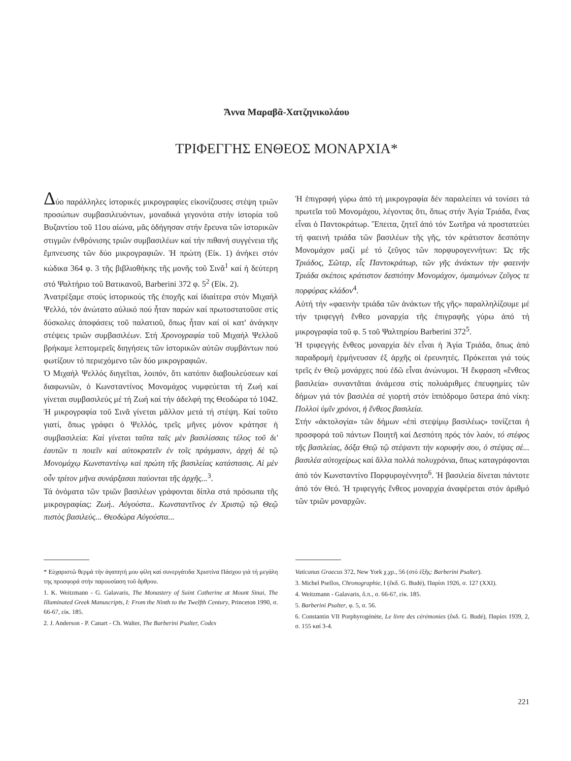Ἄννα Μαραβᾶ-Χατζηνικολάου
ΤΡΙΦΕΓΓΗΣ ΕΝΘΕΟΣ ΜΟΝΑΡΧΙΑ*
Δύο παράλληλες ἱστορικές μικρογραφίες εἰκονίζουσες στέψη τριῶν προσώπων συμβασιλευόντων, μοναδικά γεγονότα στήν ἱστορία τοῦ Βυζαντίου τοῦ 11ου αἰώνα, μᾶς ὁδήγησαν στήν ἔρευνα τῶν ἱστορικῶν στιγμῶν ἐνθρόνισης τριῶν συμβασιλέων καί τήν πιθανή συγγένεια τῆς ἔμπνευσης τῶν δύο μικρογραφιῶν. Ἡ πρώτη (Εἰκ. 1) ἀνήκει στόν κώδικα 364 φ. 3 τῆς βιβλιοθήκης τῆς μονῆς τοῦ Σινᾶ<sup>1</sup> καί ἡ δεύτερη στό Ψαλτήριο τοῦ Βατικανοῦ, Barberini 372 φ. 5<sup>2</sup> (Εἰκ. 2).
Ἀνατρέξαμε στούς ἱστορικούς τῆς ἐποχῆς καί ἰδιαίτερα στόν Μιχαήλ Ψελλό, τόν ἀνώτατο αὐλικό πού ἦταν παρών καί πρωτοστατοῦσε στίς δύσκολες ἀποφάσεις τοῦ παλατιοῦ, ὅπως ἦταν καί οἱ κατ' ἀνάγκην στέψεις τριῶν συμβασιλέων. Στή Χρονογραφία τοῦ Μιχαήλ Ψελλοῦ βρήκαμε λεπτομερεῖς διηγήσεις τῶν ἱστορικῶν αὐτῶν συμβάντων πού φωτίζουν τό περιεχόμενο τῶν δύο μικρογραφιῶν.
Ὁ Μιχαήλ Ψελλός διηγεῖται, λοιπόν, ὅτι κατόπιν διαβουλεύσεων καί διαφωνιῶν, ὁ Κωνσταντίνος Μονομάχος νυμφεύεται τή Ζωή καί γίνεται συμβασιλεύς μέ τή Ζωή καί τήν ἀδελφή της Θεοδώρα τό 1042. Ἡ μικρογραφία τοῦ Σινᾶ γίνεται μᾶλλον μετά τή στέψη. Καί τοῦτο γιατί, ὅπως γράφει ὁ Ψελλός, τρεῖς μῆνες μόνον κράτησε ἡ συμβασιλεία: Καὶ γίνεται ταῦτα ταῖς μὲν βασιλίσσαις τέλος τοῦ δι' ἑαυτῶν τι ποιεῖν καὶ αὐτοκρατεῖν ἐν τοῖς πράγμασιν, ἀρχὴ δὲ τῷ Μονομάχῳ Κωνσταντίνῳ καὶ πρώτη τῆς βασιλείας κατάστασις. Αἱ μὲν οὖν τρίτον μῆνα συνάρξασαι παύονται τῆς ἀρχῆς...<sup>3</sup>.
Τά ὀνόματα τῶν τριῶν βασιλέων γράφονται δίπλα στά πρόσωπα τῆς μικρογραφίας: Ζωή.. Αὐγούστα.. Κωνσταντῖνος ἐν Χριστῷ τῷ Θεῷ πιστὸς βασιλεύς... Θεοδώρα Αὐγούστα...
Ἡ ἐπιγραφή γύρω ἀπό τή μικρογραφία δέν παραλείπει νά τονίσει τά πρωτεῖα τοῦ Μονομάχου, λέγοντας ὅτι, ὅπως στήν Ἁγία Τριάδα, ἕνας εἶναι ὁ Παντοκράτωρ. Ἔπειτα, ζητεῖ ἀπό τόν Σωτῆρα νά προστατεύει τή φαεινή τριάδα τῶν βασιλέων τῆς γῆς, τόν κράτιστον δεσπότην Μονομάχον μαζί μέ τό ζεῦγος τῶν πορφυρογεννήτων: Ὡς τῆς Τριάδος, Σῶτερ, εἷς Παντοκράτωρ, τῶν γῆς ἀνάκτων τὴν φαεινὴν Τριάδα σκέποις κράτιστον δεσπότην Μονομάχον, ὁμαιμόνων ζεῦγος τε πορφύρας κλάδον<sup>4</sup>.
Αὐτή τήν «φαεινὴν τριάδα τῶν ἀνάκτων τῆς γῆς» παραλληλίζουμε μέ τήν τριφεγγή ἔνθεο μοναρχία τῆς ἐπιγραφῆς γύρω ἀπό τή μικρογραφία τοῦ φ. 5 τοῦ Ψαλτηρίου Barberini 372<sup>5</sup>.
Ἡ τριφεγγής ἔνθεος μοναρχία δέν εἶναι ἡ Ἁγία Τριάδα, ὅπως ἀπό παραδρομή ἑρμήνευσαν ἐξ ἀρχῆς οἱ ἐρευνητές. Πρόκειται γιά τούς τρεῖς ἐν Θεῷ μονάρχες πού ἐδῶ εἶναι ἀνώνυμοι. Ἡ ἔκφραση «ἔνθεος βασιλεία» συναντᾶται ἀνάμεσα στίς πολυάριθμες ἐπευφημίες τῶν δήμων γιά τόν βασιλέα σέ γιορτή στόν ἱππόδρομο ὕστερα ἀπό νίκη: Πολλοὶ ὑμῖν χρόνοι, ἡ ἔνθεος βασιλεία.
Στήν «ἀκτολογία» τῶν δήμων «ἐπὶ στεψίμῳ βασιλέως» τονίζεται ἡ προσφορά τοῦ πάντων Ποιητῆ καί Δεσπότη πρός τόν λαόν, τό στέφος τῆς βασιλείας, δόξα Θεῷ τῷ στέψαντι τὴν κορυφήν σου, ὁ στέψας σὲ... βασιλέα αὐτοχείρως καί ἄλλα πολλά πολυχρόνια, ὅπως καταγράφονται ἀπό τόν Κωνσταντίνο Πορφυρογέννητο<sup>6</sup>. Ἡ βασιλεία δίνεται πάντοτε ἀπό τόν Θεό. Ἡ τριφεγγής ἔνθεος μοναρχία ἀναφέρεται στόν ἀριθμό τῶν τριῶν μοναρχῶν.
* Εὐχαριστῶ θερμά τήν ἀγαπητή μου φίλη καί συνεργάτιδα Χριστίνα Πάσχου γιά τή μεγάλη της προσφορά στήν παρουσίαση τοῦ ἄρθρου.
1. K. Weitzmann - G. Galavaris, The Monastery of Saint Catherine at Mount Sinai, The Illuminated Greek Manuscripts, I: From the Ninth to the Twelfth Century, Princeton 1990, σ. 66-67, εἰκ. 185.
2. J. Anderson - P. Canart - Ch. Walter, The Barberini Psalter, Codex
Vaticanus Graecus 372, New York χ.χρ., 56 (στό ἑξῆς: Barberini Psalter).
3. Michel Psellos, Chronographie, I (ἔκδ. G. Budé), Παρίσι 1926, σ. 127 (XXI).
4. Weitzmann - Galavaris, ὅ.π., σ. 66-67, εἰκ. 185.
5. Barberini Psalter, φ. 5, σ. 56.
6. Constantin VII Porphyrogénète, Le livre des cérémonies (ἔκδ. G. Budé), Παρίσι 1939, 2, σ. 155 καί 3-4.
221